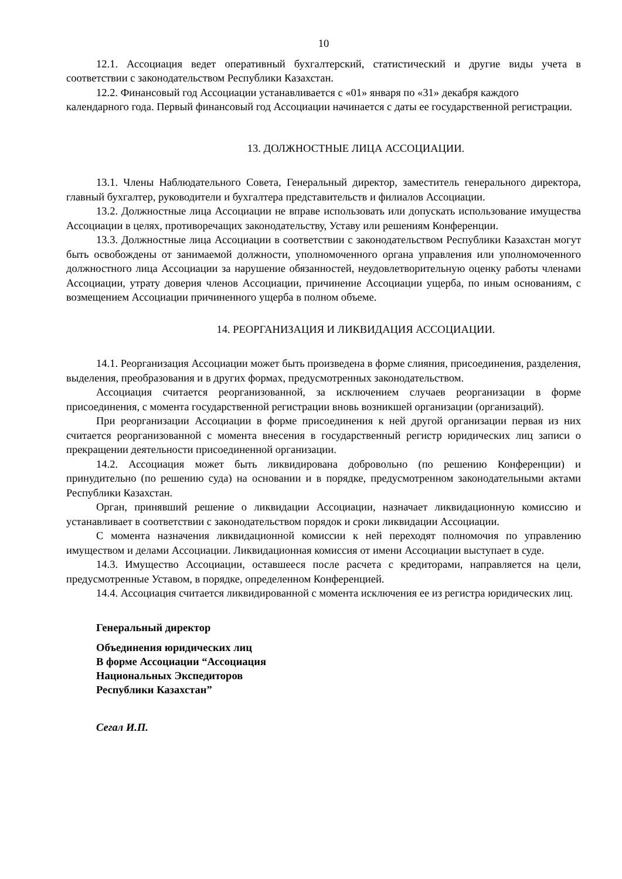10
12.1. Ассоциация ведет оперативный бухгалтерский, статистический и другие виды учета в соответствии с законодательством Республики Казахстан.
12.2. Финансовый год Ассоциации устанавливается с «01» января по «31» декабря каждого календарного года. Первый финансовый год Ассоциации начинается с даты ее государственной регистрации.
13. ДОЛЖНОСТНЫЕ ЛИЦА АССОЦИАЦИИ.
13.1. Члены Наблюдательного Совета, Генеральный директор, заместитель генерального директора, главный бухгалтер, руководители и бухгалтера представительств и филиалов Ассоциации.
13.2. Должностные лица Ассоциации не вправе использовать или допускать использование имущества Ассоциации в целях, противоречащих законодательству, Уставу или решениям Конференции.
13.3. Должностные лица Ассоциации в соответствии с законодательством Республики Казахстан могут быть освобождены от занимаемой должности, уполномоченного органа управления или уполномоченного должностного лица Ассоциации за нарушение обязанностей, неудовлетворительную оценку работы членами Ассоциации, утрату доверия членов Ассоциации, причинение Ассоциации ущерба, по иным основаниям, с возмещением Ассоциации причиненного ущерба в полном объеме.
14. РЕОРГАНИЗАЦИЯ И ЛИКВИДАЦИЯ АССОЦИАЦИИ.
14.1. Реорганизация Ассоциации может быть произведена в форме слияния, присоединения, разделения, выделения, преобразования и в других формах, предусмотренных законодательством.
Ассоциация считается реорганизованной, за исключением случаев реорганизации в форме присоединения, с момента государственной регистрации вновь возникшей организации (организаций).
При реорганизации Ассоциации в форме присоединения к ней другой организации первая из них считается реорганизованной с момента внесения в государственный регистр юридических лиц записи о прекращении деятельности присоединенной организации.
14.2. Ассоциация может быть ликвидирована добровольно (по решению Конференции) и принудительно (по решению суда) на основании и в порядке, предусмотренном законодательными актами Республики Казахстан.
Орган, принявший решение о ликвидации Ассоциации, назначает ликвидационную комиссию и устанавливает в соответствии с законодательством порядок и сроки ликвидации Ассоциации.
С момента назначения ликвидационной комиссии к ней переходят полномочия по управлению имуществом и делами Ассоциации. Ликвидационная комиссия от имени Ассоциации выступает в суде.
14.3. Имущество Ассоциации, оставшееся после расчета с кредиторами, направляется на цели, предусмотренные Уставом, в порядке, определенном Конференцией.
14.4. Ассоциация считается ликвидированной с момента исключения ее из регистра юридических лиц.
Генеральный директор
Объединения юридических лиц
В форме Ассоциации “Ассоциация
Национальных Экспедиторов
Республики Казахстан”
Сегал И.П.